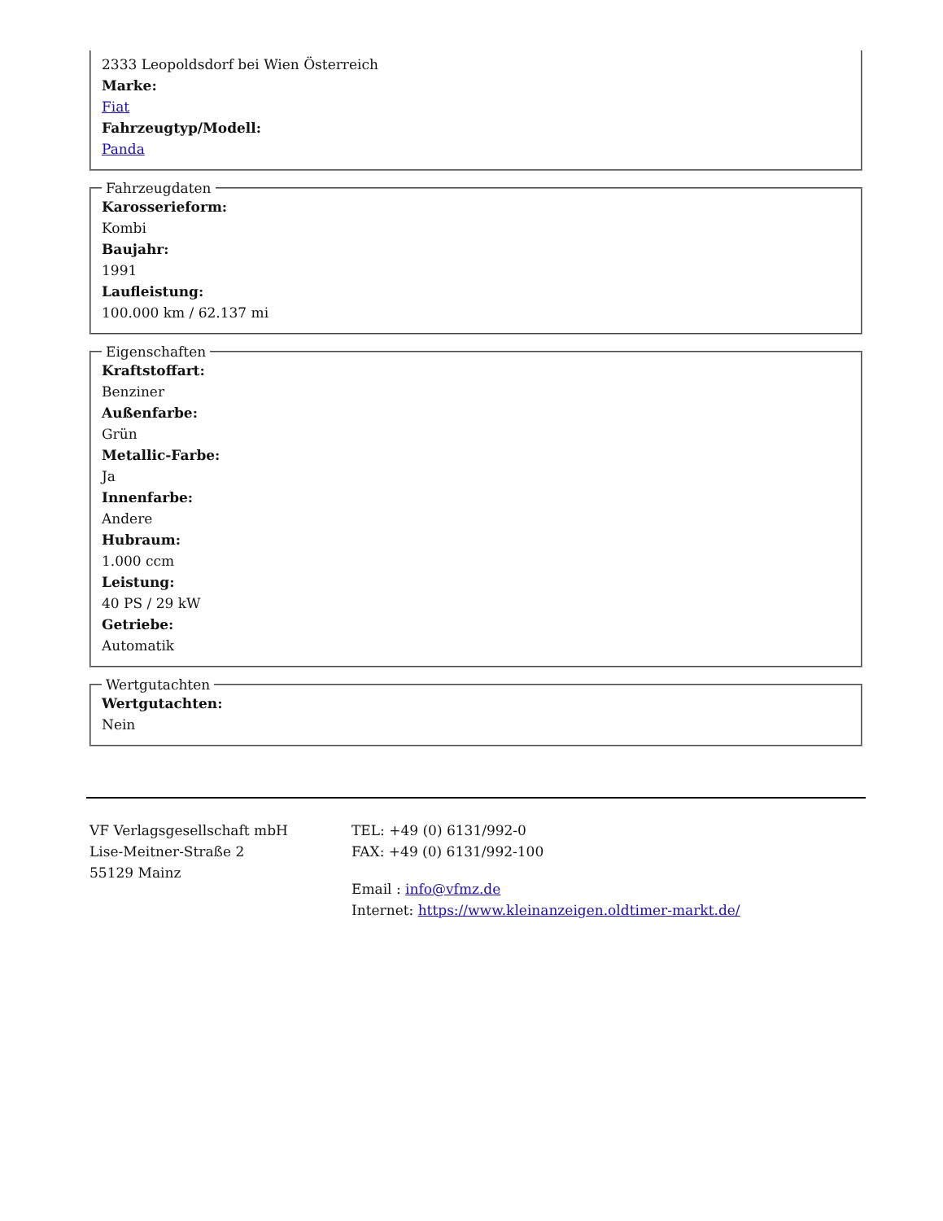2333 Leopoldsdorf bei Wien Österreich
Marke:
Fiat
Fahrzeugtyp/Modell:
Panda
Fahrzeugdaten
Karosserieform:
Kombi
Baujahr:
1991
Laufleistung:
100.000 km / 62.137 mi
Eigenschaften
Kraftstoffart:
Benziner
Außenfarbe:
Grün
Metallic-Farbe:
Ja
Innenfarbe:
Andere
Hubraum:
1.000 ccm
Leistung:
40 PS / 29 kW
Getriebe:
Automatik
Wertgutachten
Wertgutachten:
Nein
VF Verlagsgesellschaft mbH
Lise-Meitner-Straße 2
55129 Mainz
TEL: +49 (0) 6131/992-0
FAX: +49 (0) 6131/992-100
Email : info@vfmz.de
Internet: https://www.kleinanzeigen.oldtimer-markt.de/